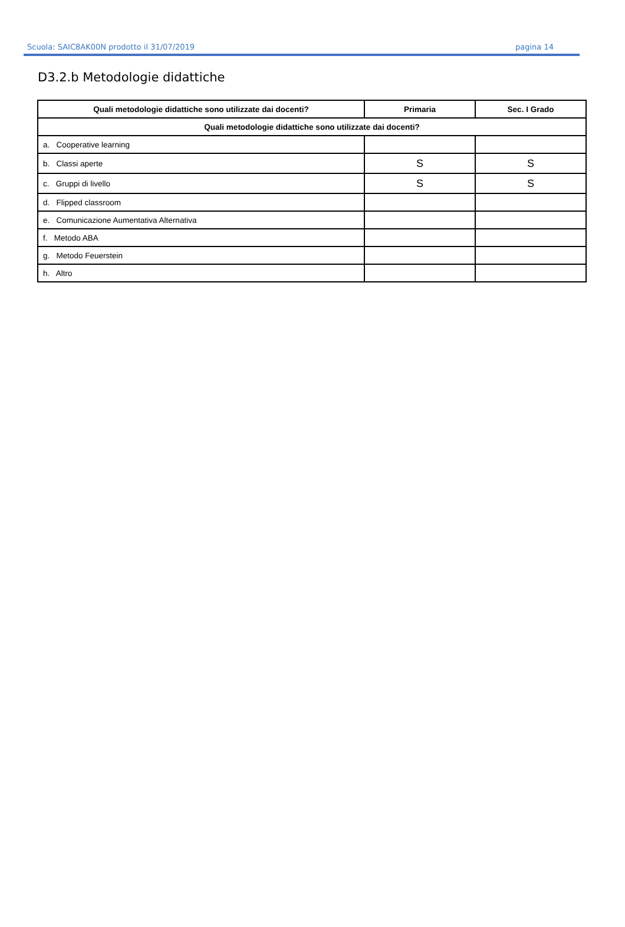Scuola: SAIC8AK00N prodotto il 31/07/2019 pagina 14
D3.2.b Metodologie didattiche
| Quali metodologie didattiche sono utilizzate dai docenti? | Primaria | Sec. I Grado |
| --- | --- | --- |
| Quali metodologie didattiche sono utilizzate dai docenti? | | |
| a. Cooperative learning | | |
| b. Classi aperte | S | S |
| c. Gruppi di livello | S | S |
| d. Flipped classroom | | |
| e. Comunicazione Aumentativa Alternativa | | |
| f. Metodo ABA | | |
| g. Metodo Feuerstein | | |
| h. Altro | | |